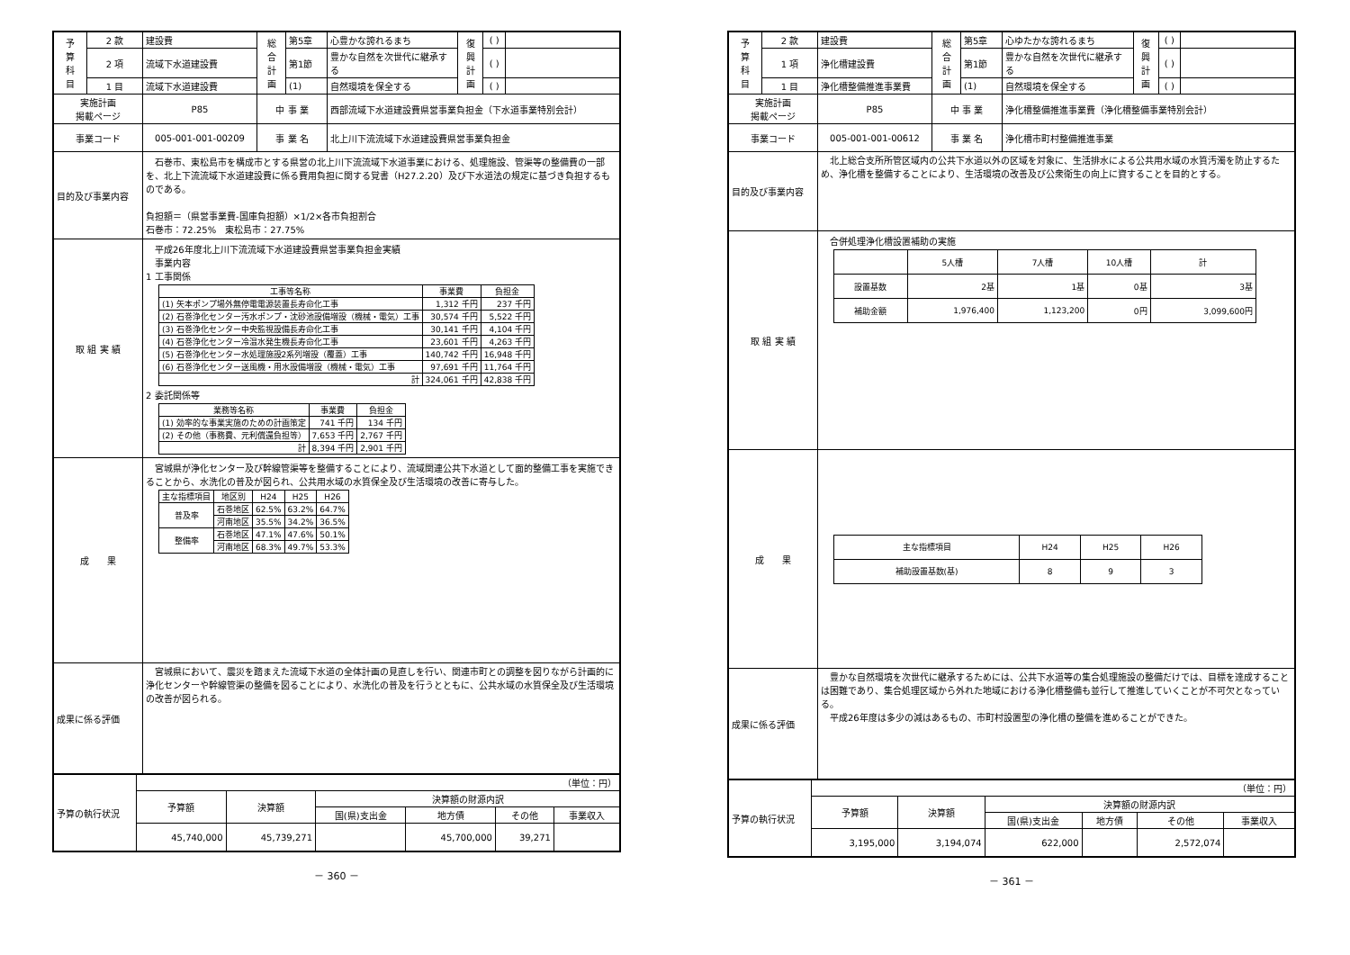| 予 算 科 目 | 2 款 | 建設費 | 総 合 計 画 | 第5章 | 心豊かな誇れるまち | 復 興 計 画 | ( ) | |
| | 2 項 | 流域下水道建設費 | | 第1節 | 豊かな自然を次世代に継承する | | ( ) | |
| | 1 目 | 流域下水道建設費 | | (1) | 自然環境を保全する | | ( ) | |
| 実施計画 掲載ページ | | P85 | 中 事 業 | | 西部流域下水道建設費県営事業負担金（下水道事業特別会計） | | | |
| 事業コード | | 005-001-001-00209 | 事 業 名 | | 北上川下流流域下水道建設費県営事業負担金 | | | |
| 目的及び事業内容 | | 石巻市、東松島市を構成市とする県営の北上川下流流域下水道事業における、処理施設、管渠等の整備費の一部を、北上下流流域下水道建設費に係る費用負担に関する覚書（H27.2.20）及び下水道法の規定に基づき負担するものである。 負担額＝（県営事業費-国庫負担額）×1/2×各市負担割合 石巻市：72.25% 東松島市：27.75% | | | | | | |
| 取 組 実 績 | | 平成26年度北上川下流流域下水道建設費県営事業負担金実績 事業内容 1 工事関係 / 工事等名称 / 事業費 / 負担金 / / --- / --- / --- / / (1) 矢本ポンプ場外無停電電源装置長寿命化工事 / 1,312 千円 / 237 千円 / / (2) 石巻浄化センター汚水ポンプ・沈砂池設備増設（機械・電気）工事 / 30,574 千円 / 5,522 千円 / / (3) 石巻浄化センター中央監視設備長寿命化工事 / 30,141 千円 / 4,104 千円 / / (4) 石巻浄化センター冷温水発生機長寿命化工事 / 23,601 千円 / 4,263 千円 / / (5) 石巻浄化センター水処理施設2系列増設（覆蓋）工事 / 140,742 千円 / 16,948 千円 / / (6) 石巻浄化センター送風機・用水設備増設（機械・電気）工事 / 97,691 千円 / 11,764 千円 / / 計 / 324,061 千円 / 42,838 千円 / 2 委託関係等 / 業務等名称 / 事業費 / 負担金 / / --- / --- / --- / / (1) 効率的な事業実施のための計画策定 / 741 千円 / 134 千円 / / (2) その他（事務費、元利償還負担等） / 7,653 千円 / 2,767 千円 / / 計 / 8,394 千円 / 2,901 千円 / | | | | | | |
| 成 果 | | 宮城県が浄化センター及び幹線管渠等を整備することにより、流域関連公共下水道として面的整備工事を実施できることから、水洗化の普及が図られ、公共用水域の水質保全及び生活環境の改善に寄与した。 / 主な指標項目 / 地区別 / H24 / H25 / H26 / / --- / --- / --- / --- / --- / / 普及率 / 石巻地区 / 62.5% / 63.2% / 64.7% / / / 河南地区 / 35.5% / 34.2% / 36.5% / / 整備率 / 石巻地区 / 47.1% / 47.6% / 50.1% / / / 河南地区 / 68.3% / 49.7% / 53.3% / | | | | | | |
| 成果に係る評価 | | 宮城県において、震災を踏まえた流域下水道の全体計画の見直しを行い、関連市町との調整を図りながら計画的に浄化センターや幹線管渠の整備を図ることにより、水洗化の普及を行うとともに、公共水域の水質保全及び生活環境の改善が図られる。 | | | | | | |
| 予算の執行状況 | （単位：円） | | | | | |
| | 予算額 | 決算額 | 決算額の財源内訳 | | | |
| | | | 国(県)支出金 | 地方債 | その他 | 事業収入 |
| | 45,740,000 | 45,739,271 | | 45,700,000 | 39,271 | |
－ 360 －
| 予 算 科 目 | 2 款 | 建設費 | 総 合 計 画 | 第5章 | 心ゆたかな誇れるまち | 復 興 計 画 | ( ) | |
| | 1 項 | 浄化槽建設費 | | 第1節 | 豊かな自然を次世代に継承する | | ( ) | |
| | 1 目 | 浄化槽整備推進事業費 | | (1) | 自然環境を保全する | | ( ) | |
| 実施計画 掲載ページ | | P85 | 中 事 業 | | 浄化槽整備推進事業費（浄化槽整備事業特別会計） | | | |
| 事業コード | | 005-001-001-00612 | 事 業 名 | | 浄化槽市町村整備推進事業 | | | |
| 目的及び事業内容 | | 北上総合支所所管区域内の公共下水道以外の区域を対象に、生活排水による公共用水域の水質汚濁を防止するため、浄化槽を整備することにより、生活環境の改善及び公衆衛生の向上に資することを目的とする。 | | | | | | |
| 取 組 実 績 | | 合併処理浄化槽設置補助の実施 / / 5人槽 / 7人槽 / 10人槽 / 計 / / 設置基数 / 2基 / 1基 / 0基 / 3基 / / 補助金額 / 1,976,400 / 1,123,200 / 0円 / 3,099,600円 / | | | | | | |
| 成 果 | | / 主な指標項目 / H24 / H25 / H26 / / 補助設置基数(基) / 8 / 9 / 3 / | | | | | | |
| 成果に係る評価 | | 豊かな自然環境を次世代に継承するためには、公共下水道等の集合処理施設の整備だけでは、目標を達成することは困難であり、集合処理区域から外れた地域における浄化槽整備も並行して推進していくことが不可欠となっている。 平成26年度は多少の減はあるもの、市町村設置型の浄化槽の整備を進めることができた。 | | | | | | |
| 予算の執行状況 | （単位：円） | | | | | |
| | 予算額 | 決算額 | 決算額の財源内訳 | | | |
| | | | 国(県)支出金 | 地方債 | その他 | 事業収入 |
| | 3,195,000 | 3,194,074 | 622,000 | | 2,572,074 | |
－ 361 －